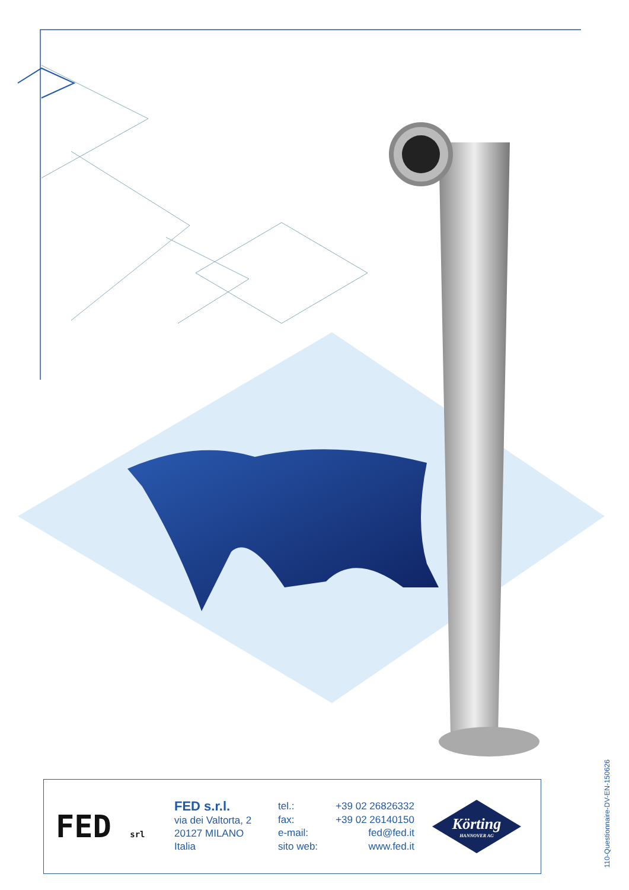FED srl
FED s.r.l.
via dei Valtorta, 2
20127 MILANO
Italia
tel.: +39 02 26826332
fax: +39 02 26140150
e-mail: fed@fed.it
sito web: www.fed.it
Körting
HANNOVER AG
110-Questionnaire-DV-EN-150626